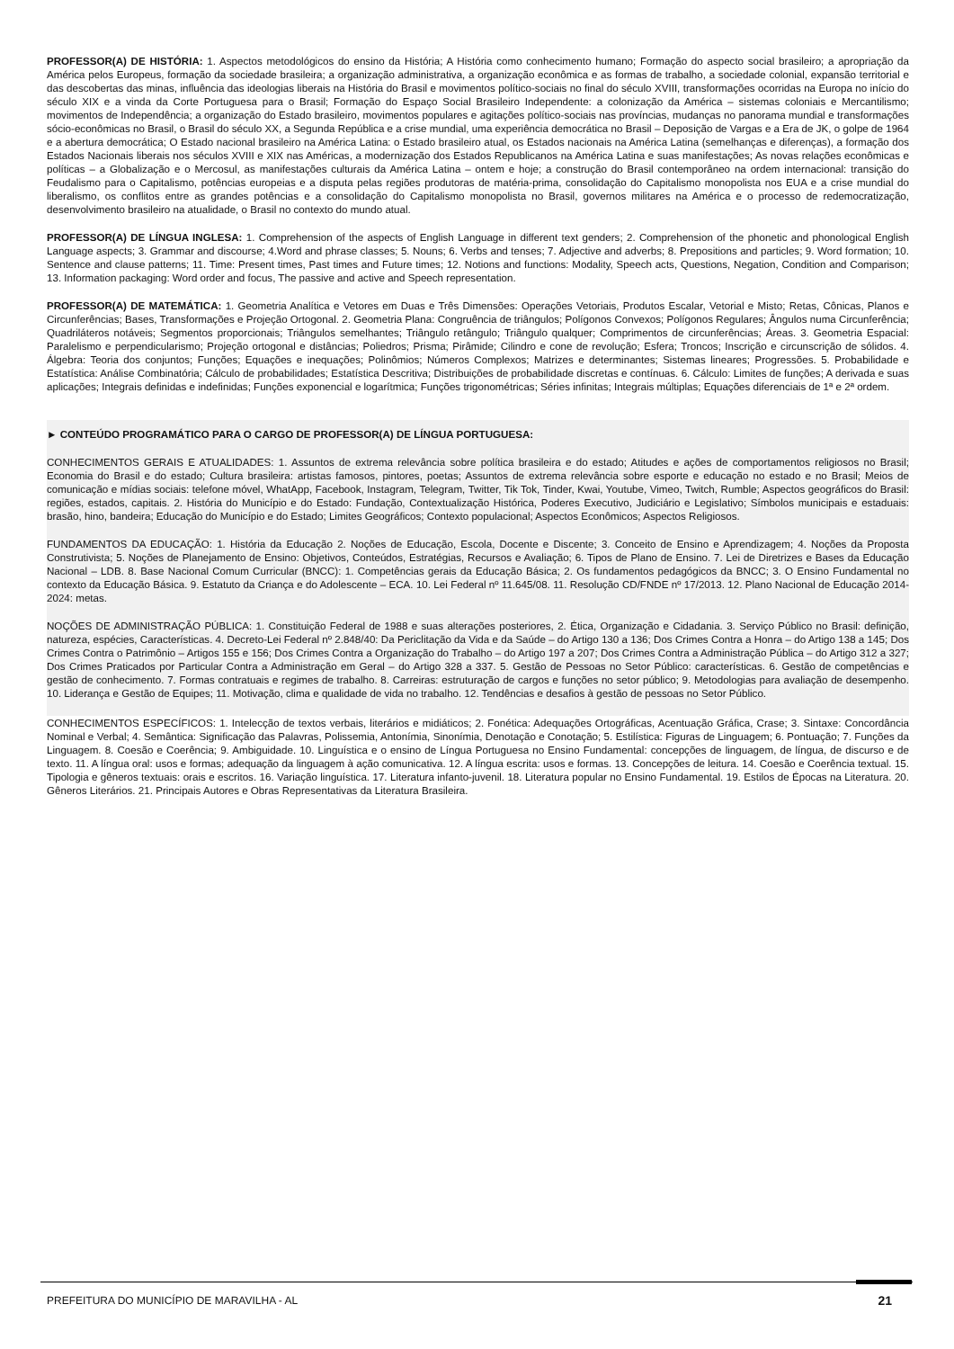PROFESSOR(A) DE HISTÓRIA: 1. Aspectos metodológicos do ensino da História; A História como conhecimento humano; Formação do aspecto social brasileiro; a apropriação da América pelos Europeus, formação da sociedade brasileira; a organização administrativa, a organização econômica e as formas de trabalho, a sociedade colonial, expansão territorial e das descobertas das minas, influência das ideologias liberais na História do Brasil e movimentos político-sociais no final do século XVIII, transformações ocorridas na Europa no início do século XIX e a vinda da Corte Portuguesa para o Brasil; Formação do Espaço Social Brasileiro Independente: a colonização da América – sistemas coloniais e Mercantilismo; movimentos de Independência; a organização do Estado brasileiro, movimentos populares e agitações político-sociais nas províncias, mudanças no panorama mundial e transformações sócio-econômicas no Brasil, o Brasil do século XX, a Segunda República e a crise mundial, uma experiência democrática no Brasil – Deposição de Vargas e a Era de JK, o golpe de 1964 e a abertura democrática; O Estado nacional brasileiro na América Latina: o Estado brasileiro atual, os Estados nacionais na América Latina (semelhanças e diferenças), a formação dos Estados Nacionais liberais nos séculos XVIII e XIX nas Américas, a modernização dos Estados Republicanos na América Latina e suas manifestações; As novas relações econômicas e políticas – a Globalização e o Mercosul, as manifestações culturais da América Latina – ontem e hoje; a construção do Brasil contemporâneo na ordem internacional: transição do Feudalismo para o Capitalismo, potências europeias e a disputa pelas regiões produtoras de matéria-prima, consolidação do Capitalismo monopolista nos EUA e a crise mundial do liberalismo, os conflitos entre as grandes potências e a consolidação do Capitalismo monopolista no Brasil, governos militares na América e o processo de redemocratização, desenvolvimento brasileiro na atualidade, o Brasil no contexto do mundo atual.
PROFESSOR(A) DE LÍNGUA INGLESA: 1. Comprehension of the aspects of English Language in different text genders; 2. Comprehension of the phonetic and phonological English Language aspects; 3. Grammar and discourse; 4.Word and phrase classes; 5. Nouns; 6. Verbs and tenses; 7. Adjective and adverbs; 8. Prepositions and particles; 9. Word formation; 10. Sentence and clause patterns; 11. Time: Present times, Past times and Future times; 12. Notions and functions: Modality, Speech acts, Questions, Negation, Condition and Comparison; 13. Information packaging: Word order and focus, The passive and active and Speech representation.
PROFESSOR(A) DE MATEMÁTICA: 1. Geometria Analítica e Vetores em Duas e Três Dimensões: Operações Vetoriais, Produtos Escalar, Vetorial e Misto; Retas, Cônicas, Planos e Circunferências; Bases, Transformações e Projeção Ortogonal. 2. Geometria Plana: Congruência de triângulos; Polígonos Convexos; Polígonos Regulares; Ângulos numa Circunferência; Quadriláteros notáveis; Segmentos proporcionais; Triângulos semelhantes; Triângulo retângulo; Triângulo qualquer; Comprimentos de circunferências; Áreas. 3. Geometria Espacial: Paralelismo e perpendicularismo; Projeção ortogonal e distâncias; Poliedros; Prisma; Pirâmide; Cilindro e cone de revolução; Esfera; Troncos; Inscrição e circunscrição de sólidos. 4. Álgebra: Teoria dos conjuntos; Funções; Equações e inequações; Polinômios; Números Complexos; Matrizes e determinantes; Sistemas lineares; Progressões. 5. Probabilidade e Estatística: Análise Combinatória; Cálculo de probabilidades; Estatística Descritiva; Distribuições de probabilidade discretas e contínuas. 6. Cálculo: Limites de funções; A derivada e suas aplicações; Integrais definidas e indefinidas; Funções exponencial e logarítmica; Funções trigonométricas; Séries infinitas; Integrais múltiplas; Equações diferenciais de 1ª e 2ª ordem.
► CONTEÚDO PROGRAMÁTICO PARA O CARGO DE PROFESSOR(A) DE LÍNGUA PORTUGUESA:
CONHECIMENTOS GERAIS E ATUALIDADES: 1. Assuntos de extrema relevância sobre política brasileira e do estado; Atitudes e ações de comportamentos religiosos no Brasil; Economia do Brasil e do estado; Cultura brasileira: artistas famosos, pintores, poetas; Assuntos de extrema relevância sobre esporte e educação no estado e no Brasil; Meios de comunicação e mídias sociais: telefone móvel, WhatApp, Facebook, Instagram, Telegram, Twitter, Tik Tok, Tinder, Kwai, Youtube, Vimeo, Twitch, Rumble; Aspectos geográficos do Brasil: regiões, estados, capitais. 2. História do Município e do Estado: Fundação, Contextualização Histórica, Poderes Executivo, Judiciário e Legislativo; Símbolos municipais e estaduais: brasão, hino, bandeira; Educação do Município e do Estado; Limites Geográficos; Contexto populacional; Aspectos Econômicos; Aspectos Religiosos.
FUNDAMENTOS DA EDUCAÇÃO: 1. História da Educação 2. Noções de Educação, Escola, Docente e Discente; 3. Conceito de Ensino e Aprendizagem; 4. Noções da Proposta Construtivista; 5. Noções de Planejamento de Ensino: Objetivos, Conteúdos, Estratégias, Recursos e Avaliação; 6. Tipos de Plano de Ensino. 7. Lei de Diretrizes e Bases da Educação Nacional – LDB. 8. Base Nacional Comum Curricular (BNCC): 1. Competências gerais da Educação Básica; 2. Os fundamentos pedagógicos da BNCC; 3. O Ensino Fundamental no contexto da Educação Básica. 9. Estatuto da Criança e do Adolescente – ECA. 10. Lei Federal nº 11.645/08. 11. Resolução CD/FNDE nº 17/2013. 12. Plano Nacional de Educação 2014-2024: metas.
NOÇÕES DE ADMINISTRAÇÃO PÚBLICA: 1. Constituição Federal de 1988 e suas alterações posteriores, 2. Ética, Organização e Cidadania. 3. Serviço Público no Brasil: definição, natureza, espécies, Características. 4. Decreto-Lei Federal nº 2.848/40: Da Periclitação da Vida e da Saúde – do Artigo 130 a 136; Dos Crimes Contra a Honra – do Artigo 138 a 145; Dos Crimes Contra o Patrimônio – Artigos 155 e 156; Dos Crimes Contra a Organização do Trabalho – do Artigo 197 a 207; Dos Crimes Contra a Administração Pública – do Artigo 312 a 327; Dos Crimes Praticados por Particular Contra a Administração em Geral – do Artigo 328 a 337. 5. Gestão de Pessoas no Setor Público: características. 6. Gestão de competências e gestão de conhecimento. 7. Formas contratuais e regimes de trabalho. 8. Carreiras: estruturação de cargos e funções no setor público; 9. Metodologias para avaliação de desempenho. 10. Liderança e Gestão de Equipes; 11. Motivação, clima e qualidade de vida no trabalho. 12. Tendências e desafios à gestão de pessoas no Setor Público.
CONHECIMENTOS ESPECÍFICOS: 1. Intelecção de textos verbais, literários e midiáticos; 2. Fonética: Adequações Ortográficas, Acentuação Gráfica, Crase; 3. Sintaxe: Concordância Nominal e Verbal; 4. Semântica: Significação das Palavras, Polissemia, Antonímia, Sinonímia, Denotação e Conotação; 5. Estilística: Figuras de Linguagem; 6. Pontuação; 7. Funções da Linguagem. 8. Coesão e Coerência; 9. Ambiguidade. 10. Linguística e o ensino de Língua Portuguesa no Ensino Fundamental: concepções de linguagem, de língua, de discurso e de texto. 11. A língua oral: usos e formas; adequação da linguagem à ação comunicativa. 12. A língua escrita: usos e formas. 13. Concepções de leitura. 14. Coesão e Coerência textual. 15. Tipologia e gêneros textuais: orais e escritos. 16. Variação linguística. 17. Literatura infanto-juvenil. 18. Literatura popular no Ensino Fundamental. 19. Estilos de Épocas na Literatura. 20. Gêneros Literários. 21. Principais Autores e Obras Representativas da Literatura Brasileira.
PREFEITURA DO MUNICÍPIO DE MARAVILHA - AL 21